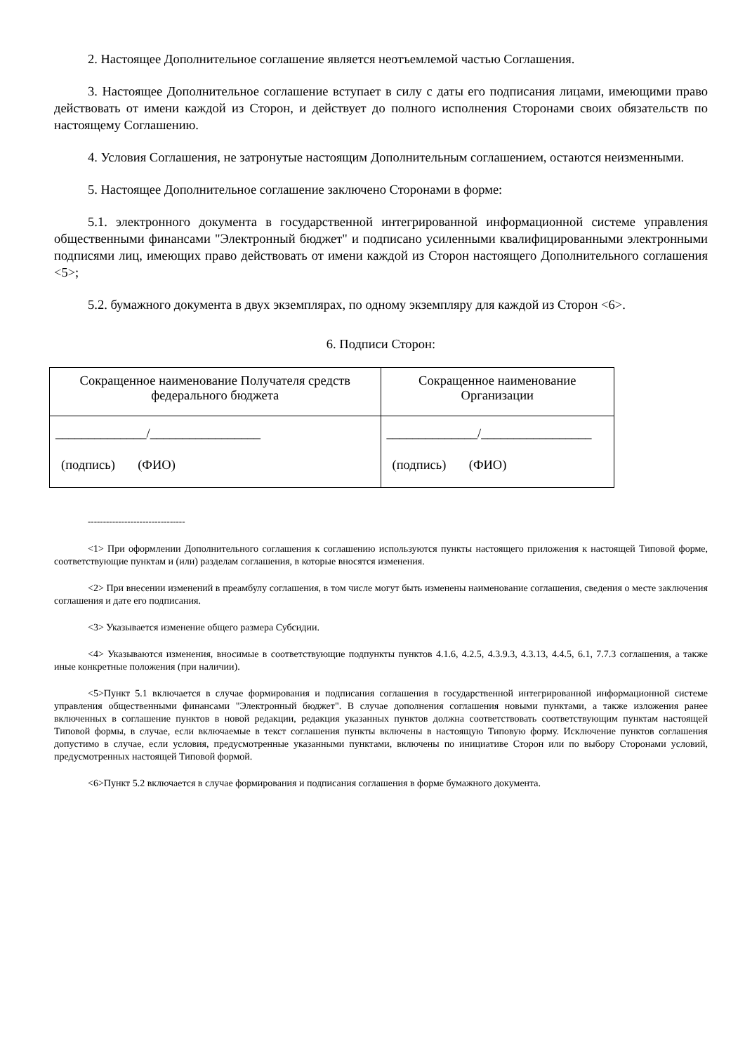2. Настоящее Дополнительное соглашение является неотъемлемой частью Соглашения.
3. Настоящее Дополнительное соглашение вступает в силу с даты его подписания лицами, имеющими право действовать от имени каждой из Сторон, и действует до полного исполнения Сторонами своих обязательств по настоящему Соглашению.
4. Условия Соглашения, не затронутые настоящим Дополнительным соглашением, остаются неизменными.
5. Настоящее Дополнительное соглашение заключено Сторонами в форме:
5.1. электронного документа в государственной интегрированной информационной системе управления общественными финансами "Электронный бюджет" и подписано усиленными квалифицированными электронными подписями лиц, имеющих право действовать от имени каждой из Сторон настоящего Дополнительного соглашения <5>;
5.2. бумажного документа в двух экземплярах, по одному экземпляру для каждой из Сторон <6>.
6. Подписи Сторон:
| Сокращенное наименование Получателя средств федерального бюджета | Сокращенное наименование Организации |
| ______________/_________________ (подпись) (ФИО) | ______________/_________________ (подпись) (ФИО) |
--------------------------------
<1> При оформлении Дополнительного соглашения к соглашению используются пункты настоящего приложения к настоящей Типовой форме, соответствующие пунктам и (или) разделам соглашения, в которые вносятся изменения.
<2> При внесении изменений в преамбулу соглашения, в том числе могут быть изменены наименование соглашения, сведения о месте заключения соглашения и дате его подписания.
<3> Указывается изменение общего размера Субсидии.
<4> Указываются изменения, вносимые в соответствующие подпункты пунктов 4.1.6, 4.2.5, 4.3.9.3, 4.3.13, 4.4.5, 6.1, 7.7.3 соглашения, а также иные конкретные положения (при наличии).
<5>Пункт 5.1 включается в случае формирования и подписания соглашения в государственной интегрированной информационной системе управления общественными финансами "Электронный бюджет". В случае дополнения соглашения новыми пунктами, а также изложения ранее включенных в соглашение пунктов в новой редакции, редакция указанных пунктов должна соответствовать соответствующим пунктам настоящей Типовой формы, в случае, если включаемые в текст соглашения пункты включены в настоящую Типовую форму. Исключение пунктов соглашения допустимо в случае, если условия, предусмотренные указанными пунктами, включены по инициативе Сторон или по выбору Сторонами условий, предусмотренных настоящей Типовой формой.
<6>Пункт 5.2 включается в случае формирования и подписания соглашения в форме бумажного документа.